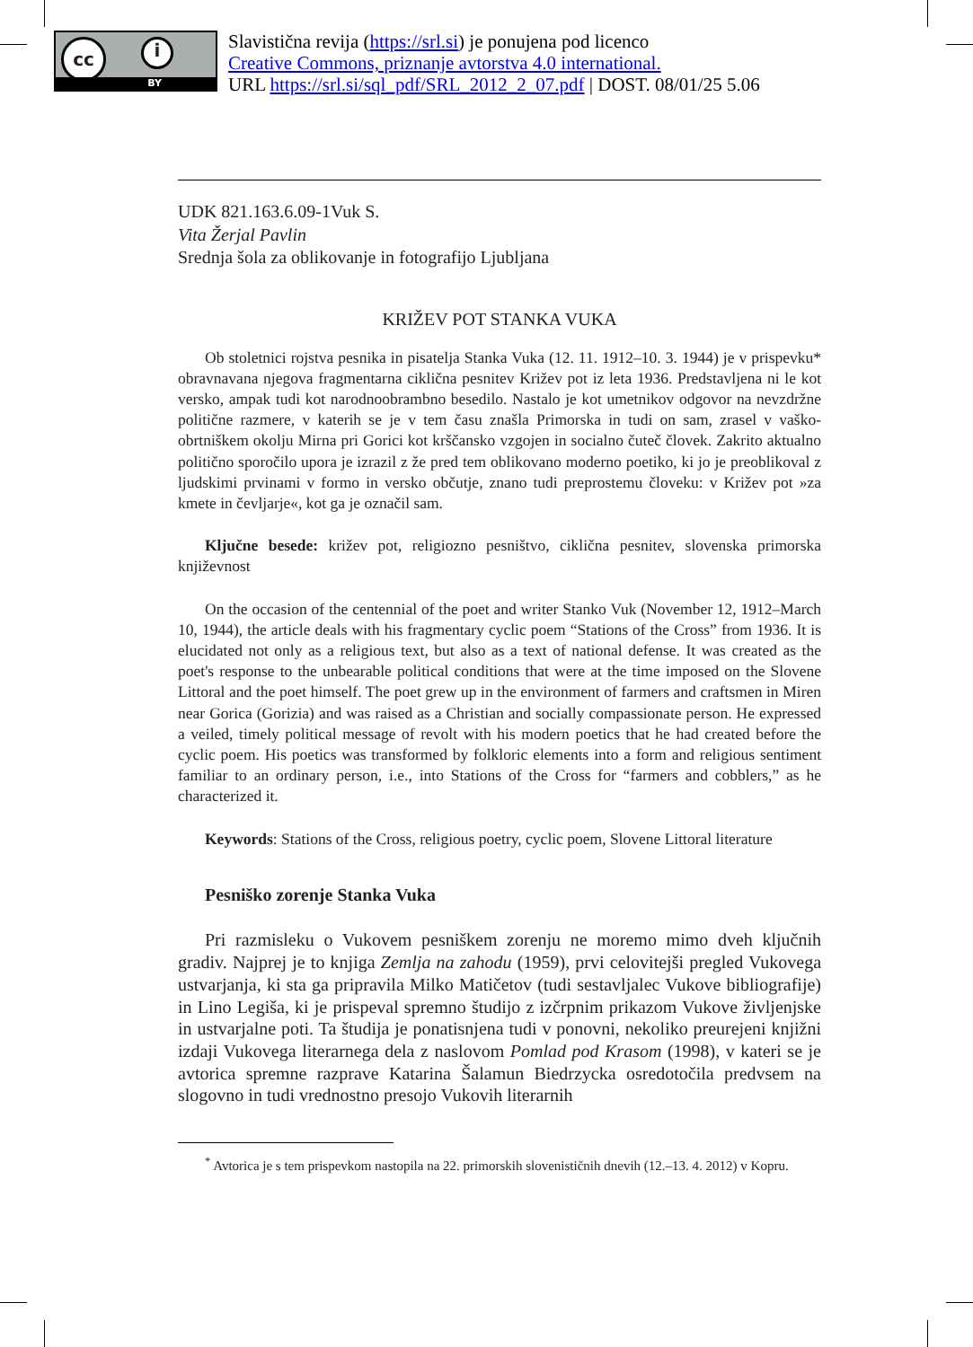cc i
BY
Slavistična revija (https://srl.si) je ponujena pod licenco
Creative Commons, priznanje avtorstva 4.0 international.
URL https://srl.si/sql_pdf/SRL_2012_2_07.pdf | DOST. 08/01/25 5.06
UDK 821.163.6.09-1Vuk S.
Vita Žerjal Pavlin
Srednja šola za oblikovanje in fotografijo Ljubljana
KRIŽEV POT STANKA VUKA
Ob stoletnici rojstva pesnika in pisatelja Stanka Vuka (12. 11. 1912–10. 3. 1944) je v prispevku* obravnavana njegova fragmentarna ciklična pesnitev Križev pot iz leta 1936. Predstavljena ni le kot versko, ampak tudi kot narodnoobrambno besedilo. Nastalo je kot umetnikov odgovor na nevzdržne politične razmere, v katerih se je v tem času znašla Primorska in tudi on sam, zrasel v vaško-obrtniškem okolju Mirna pri Gorici kot krščansko vzgojen in socialno čuteč človek. Zakrito aktualno politično sporočilo upora je izrazil z že pred tem oblikovano moderno poetiko, ki jo je preoblikoval z ljudskimi prvinami v formo in versko občutje, znano tudi preprostemu človeku: v Križev pot »za kmete in čevljarje«, kot ga je označil sam.
Ključne besede: križev pot, religiozno pesništvo, ciklična pesnitev, slovenska primorska književnost
On the occasion of the centennial of the poet and writer Stanko Vuk (November 12, 1912–March 10, 1944), the article deals with his fragmentary cyclic poem “Stations of the Cross” from 1936. It is elucidated not only as a religious text, but also as a text of national defense. It was created as the poet's response to the unbearable political conditions that were at the time imposed on the Slovene Littoral and the poet himself. The poet grew up in the environment of farmers and craftsmen in Miren near Gorica (Gorizia) and was raised as a Christian and socially compassionate person. He expressed a veiled, timely political message of revolt with his modern poetics that he had created before the cyclic poem. His poetics was transformed by folkloric elements into a form and religious sentiment familiar to an ordinary person, i.e., into Stations of the Cross for “farmers and cobblers,” as he characterized it.
Keywords: Stations of the Cross, religious poetry, cyclic poem, Slovene Littoral literature
Pesniško zorenje Stanka Vuka
Pri razmisleku o Vukovem pesniškem zorenju ne moremo mimo dveh ključnih gradiv. Najprej je to knjiga Zemlja na zahodu (1959), prvi celovitejši pregled Vukovega ustvarjanja, ki sta ga pripravila Milko Matičetov (tudi sestavljalec Vukove bibliografije) in Lino Legiša, ki je prispeval spremno študijo z izčrpnim prikazom Vukove življenjske in ustvarjalne poti. Ta študija je ponatisnjena tudi v ponovni, nekoliko preurejeni knjižni izdaji Vukovega literarnega dela z naslovom Pomlad pod Krasom (1998), v kateri se je avtorica spremne razprave Katarina Šalamun Biedrzycka osredotočila predvsem na slogovno in tudi vrednostno presojo Vukovih literarnih
<sup>*</sup> Avtorica je s tem prispevkom nastopila na 22. primorskih slovenističnih dnevih (12.–13. 4. 2012) v Kopru.